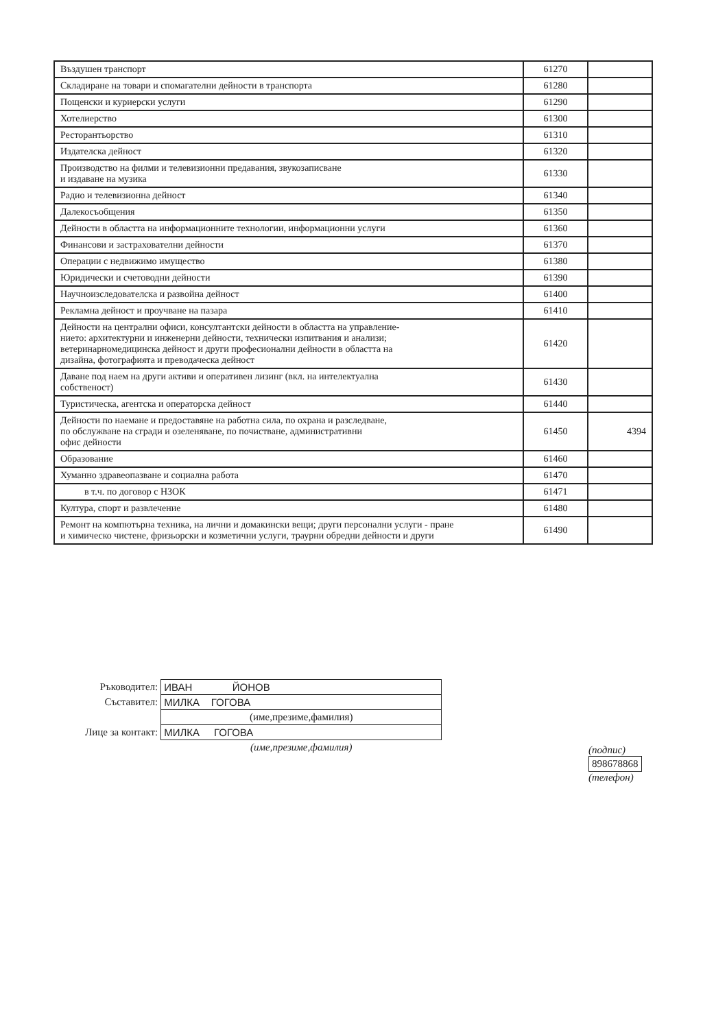| Въздушен транспорт | 61270 | |
| Складиране на товари и спомагателни дейности в транспорта | 61280 | |
| Пощенски и куриерски услуги | 61290 | |
| Хотелиерство | 61300 | |
| Ресторантьорство | 61310 | |
| Издателска дейност | 61320 | |
| Производство на филми и телевизионни предавания, звукозаписване и издаване на музика | 61330 | |
| Радио и телевизионна дейност | 61340 | |
| Далекосъобщения | 61350 | |
| Дейности в областта на информационните технологии, информационни услуги | 61360 | |
| Финансови и застрахователни дейности | 61370 | |
| Операции с недвижимо имущество | 61380 | |
| Юридически и счетоводни дейности | 61390 | |
| Научноизследователска и развойна дейност | 61400 | |
| Рекламна дейност и проучване на пазара | 61410 | |
| Дейности на централни офиси, консултантски дейности в областта на управление- нието: архитектурни и инженерни дейности, технически изпитвания и анализи; ветеринарномедицинска дейност и други професионални дейности в областта на дизайна, фотографията и преводаческа дейност | 61420 | |
| Даване под наем на други активи и оперативен лизинг (вкл. на интелектуална собственост) | 61430 | |
| Туристическа, агентска и операторска дейност | 61440 | |
| Дейности по наемане и предоставяне на работна сила, по охрана и разследване, по обслужване на сгради и озеленяване, по почистване, административни офис дейности | 61450 | 4394 |
| Образование | 61460 | |
| Хуманно здравеопазване и социална работа | 61470 | |
| в т.ч. по договор с НЗОК | 61471 | |
| Култура, спорт и развлечение | 61480 | |
| Ремонт на компютърна техника, на лични и домакински вещи; други персонални услуги - пране и химическо чистене, фризьорски и козметични услуги, траурни обредни дейности и други | 61490 | |
| Ръководител: | ИВАН ЙОНОВ |
| Съставител: | МИЛКА ГОГОВА |
| | (име,презиме,фамилия) |
| Лице за контакт: | МИЛКА ГОГОВА |
| | (име,презиме,фамилия) |
(подпис)
898678868
(телефон)